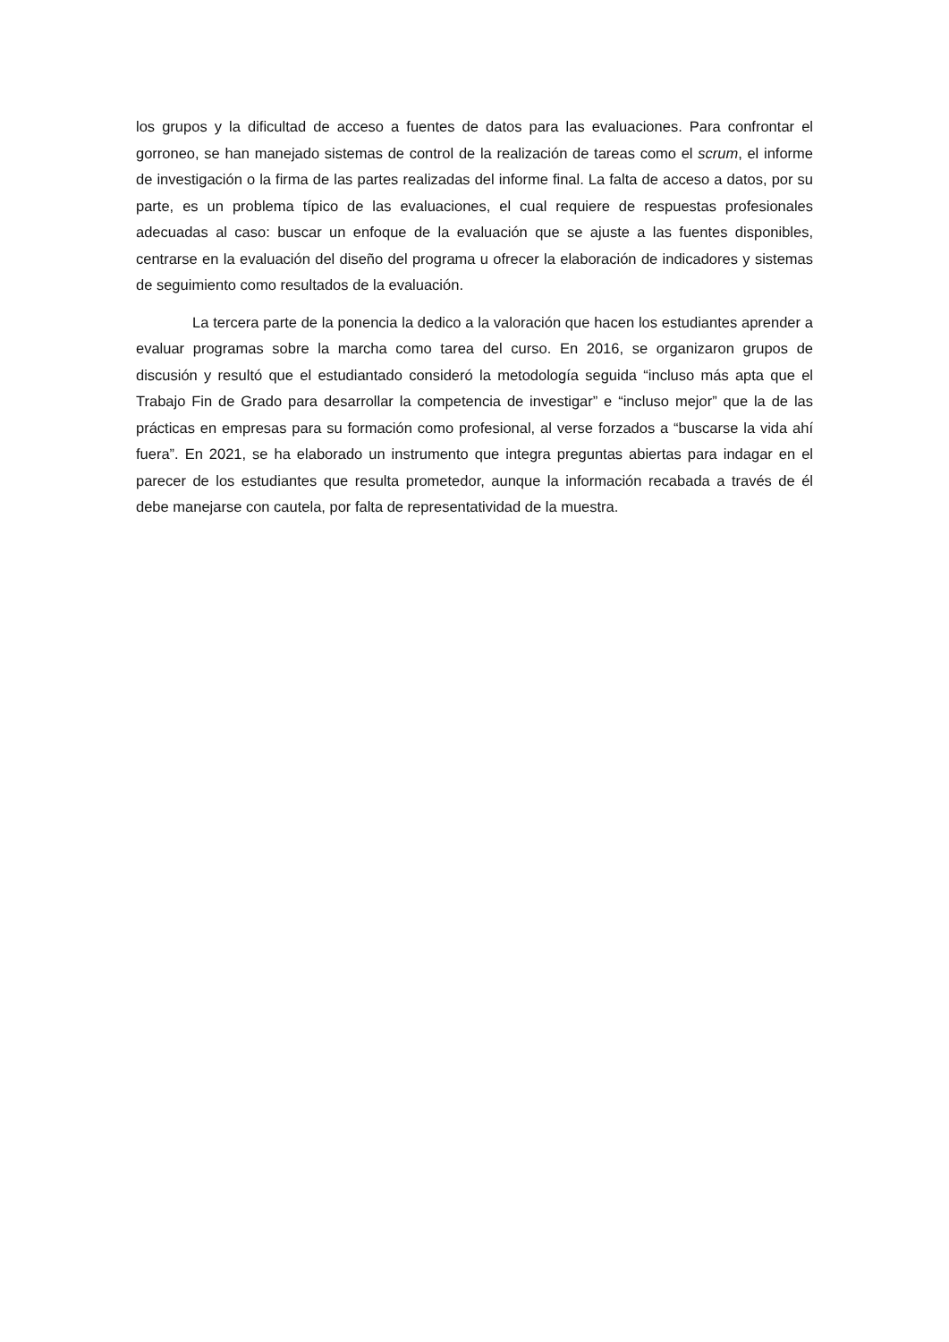los grupos y la dificultad de acceso a fuentes de datos para las evaluaciones. Para confrontar el gorroneo, se han manejado sistemas de control de la realización de tareas como el scrum, el informe de investigación o la firma de las partes realizadas del informe final. La falta de acceso a datos, por su parte, es un problema típico de las evaluaciones, el cual requiere de respuestas profesionales adecuadas al caso: buscar un enfoque de la evaluación que se ajuste a las fuentes disponibles, centrarse en la evaluación del diseño del programa u ofrecer la elaboración de indicadores y sistemas de seguimiento como resultados de la evaluación.
La tercera parte de la ponencia la dedico a la valoración que hacen los estudiantes aprender a evaluar programas sobre la marcha como tarea del curso. En 2016, se organizaron grupos de discusión y resultó que el estudiantado consideró la metodología seguida “incluso más apta que el Trabajo Fin de Grado para desarrollar la competencia de investigar” e “incluso mejor” que la de las prácticas en empresas para su formación como profesional, al verse forzados a “buscarse la vida ahí fuera”. En 2021, se ha elaborado un instrumento que integra preguntas abiertas para indagar en el parecer de los estudiantes que resulta prometedor, aunque la información recabada a través de él debe manejarse con cautela, por falta de representatividad de la muestra.